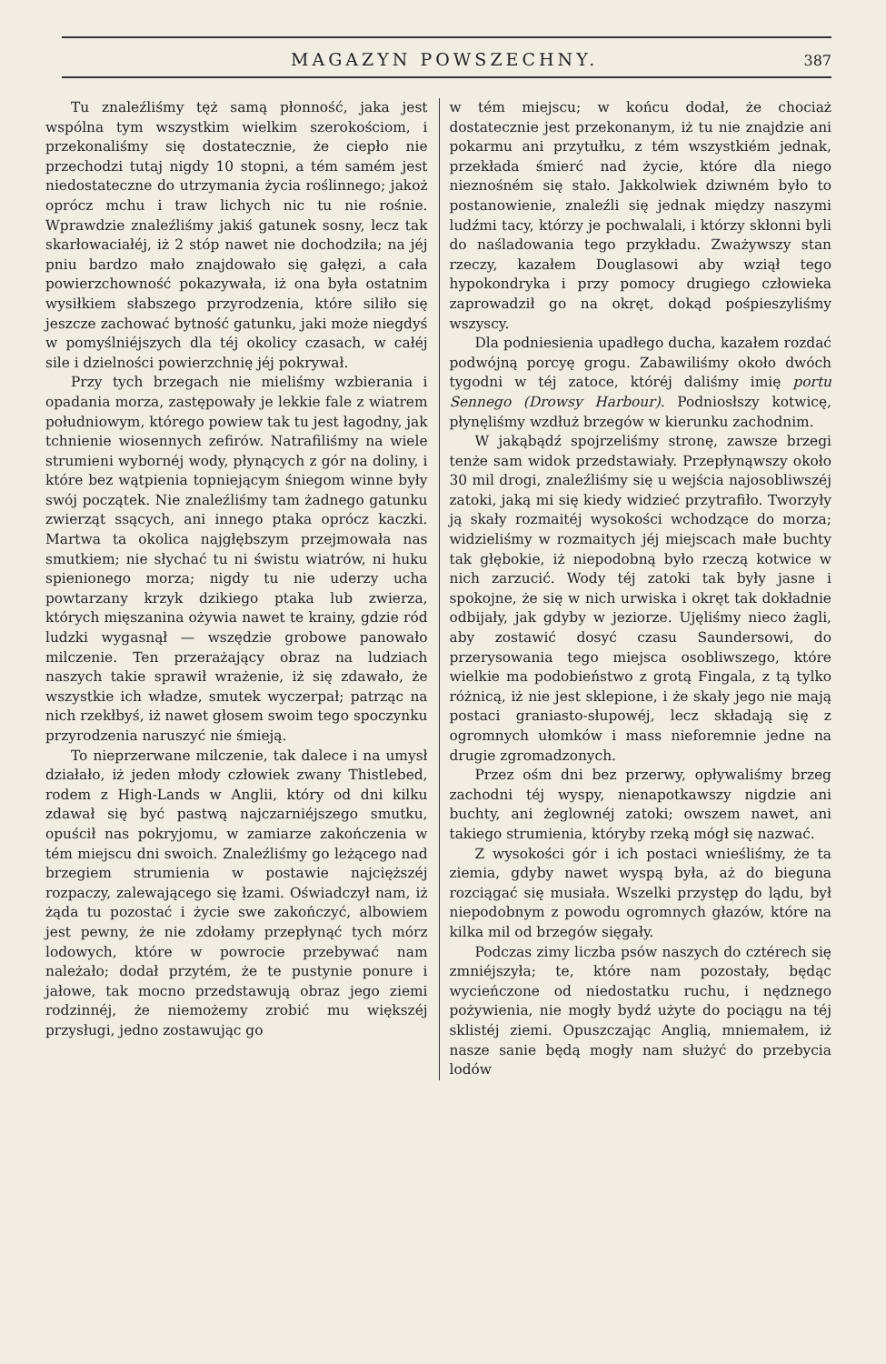MAGAZYN POWSZECHNY. 387
Tu znaleźliśmy tęż samą płonność, jaka jest wspólna tym wszystkim wielkim szerokościom, i przekonaliśmy się dostatecznie, że ciepło nie przechodzi tutaj nigdy 10 stopni, a tém samém jest niedostateczne do utrzymania życia roślinnego; jakoż oprócz mchu i traw lichych nic tu nie rośnie. Wprawdzie znaleźliśmy jakiś gatunek sosny, lecz tak skarłowaciałéj, iż 2 stóp nawet nie dochodziła; na jéj pniu bardzo mało znajdowało się gałęzi, a cała powierzchowność pokazywała, iż ona była ostatnim wysiłkiem słabszego przyrodzenia, które siliło się jeszcze zachować bytność gatunku, jaki może niegdyś w pomyślniéjszych dla téj okolicy czasach, w całéj sile i dzielności powierzchnię jéj pokrywał.
Przy tych brzegach nie mieliśmy wzbierania i opadania morza, zastępowały je lekkie fale z wiatrem południowym, którego powiew tak tu jest łagodny, jak tchnienie wiosennych zefirów. Natrafiliśmy na wiele strumieni wybornéj wody, płynących z gór na doliny, i które bez wątpienia topniejącym śniegom winne były swój początek. Nie znaleźliśmy tam żadnego gatunku zwierząt ssących, ani innego ptaka oprócz kaczki. Martwa ta okolica najgłębszym przejmowała nas smutkiem; nie słychać tu ni świstu wiatrów, ni huku spienionego morza; nigdy tu nie uderzy ucha powtarzany krzyk dzikiego ptaka lub zwierza, których mięszanina ożywia nawet te krainy, gdzie ród ludzki wygasnął — wszędzie grobowe panowało milczenie. Ten przerażający obraz na ludziach naszych takie sprawił wrażenie, iż się zdawało, że wszystkie ich władze, smutek wyczerpał; patrząc na nich rzekłbyś, iż nawet głosem swoim tego spoczynku przyrodzenia naruszyć nie śmieją.
To nieprzerwane milczenie, tak dalece i na umysł działało, iż jeden młody człowiek zwany Thistlebed, rodem z High-Lands w Anglii, który od dni kilku zdawał się być pastwą najczarniéjszego smutku, opuścił nas pokryjomu, w zamiarze zakończenia w tém miejscu dni swoich. Znaleźliśmy go leżącego nad brzegiem strumienia w postawie najcięższéj rozpaczy, zalewającego się łzami. Oświadczył nam, iż żąda tu pozostać i życie swe zakończyć, albowiem jest pewny, że nie zdołamy przepłynąć tych mórz lodowych, które w powrocie przebywać nam należało; dodał przytém, że te pustynie ponure i jałowe, tak mocno przedstawują obraz jego ziemi rodzinnéj, że niemożemy zrobić mu większéj przysługi, jedno zostawując go
w tém miejscu; w końcu dodał, że chociaż dostatecznie jest przekonanym, iż tu nie znajdzie ani pokarmu ani przytułku, z tém wszystkiém jednak, przekłada śmierć nad życie, które dla niego nieznośném się stało. Jakkolwiek dziwném było to postanowienie, znaleźli się jednak między naszymi ludźmi tacy, którzy je pochwalali, i którzy skłonni byli do naśladowania tego przykładu. Zważywszy stan rzeczy, kazałem Douglasowi aby wziął tego hypokondryka i przy pomocy drugiego człowieka zaprowadził go na okręt, dokąd pośpieszyliśmy wszyscy.
Dla podniesienia upadłego ducha, kazałem rozdać podwójną porcyę grogu. Zabawiliśmy około dwóch tygodni w téj zatoce, któréj daliśmy imię portu Sennego (Drowsy Harbour). Podniosłszy kotwicę, płynęliśmy wzdłuż brzegów w kierunku zachodnim.
W jakąbądź spojrzeliśmy stronę, zawsze brzegi tenże sam widok przedstawiały. Przepłynąwszy około 30 mil drogi, znaleźliśmy się u wejścia najosobliwszéj zatoki, jaką mi się kiedy widzieć przytrafiło. Tworzyły ją skały rozmaitéj wysokości wchodzące do morza; widzieliśmy w rozmaitych jéj miejscach małe buchty tak głębokie, iż niepodobną było rzeczą kotwice w nich zarzucić. Wody téj zatoki tak były jasne i spokojne, że się w nich urwiska i okręt tak dokładnie odbijały, jak gdyby w jeziorze. Ujęliśmy nieco żagli, aby zostawić dosyć czasu Saundersowi, do przerysowania tego miejsca osobliwszego, które wielkie ma podobieństwo z grotą Fingala, z tą tylko różnicą, iż nie jest sklepione, i że skały jego nie mają postaci graniasto-słupowéj, lecz składają się z ogromnych ułomków i mass nieforemnie jedne na drugie zgromadzonych.
Przez ośm dni bez przerwy, opływaliśmy brzeg zachodni téj wyspy, nienapotkawszy nigdzie ani buchty, ani żeglownéj zatoki; owszem nawet, ani takiego strumienia, któryby rzeką mógł się nazwać.
Z wysokości gór i ich postaci wnieśliśmy, że ta ziemia, gdyby nawet wyspą była, aż do bieguna rozciągać się musiała. Wszelki przystęp do lądu, był niepodobnym z powodu ogromnych głazów, które na kilka mil od brzegów sięgały.
Podczas zimy liczba psów naszych do cztérech się zmniéjszyła; te, które nam pozostały, będąc wycieńczone od niedostatku ruchu, i nędznego pożywienia, nie mogły bydź użyte do pociągu na téj sklistéj ziemi. Opuszczając Anglią, mniemałem, iż nasze sanie będą mogły nam służyć do przebycia lodów